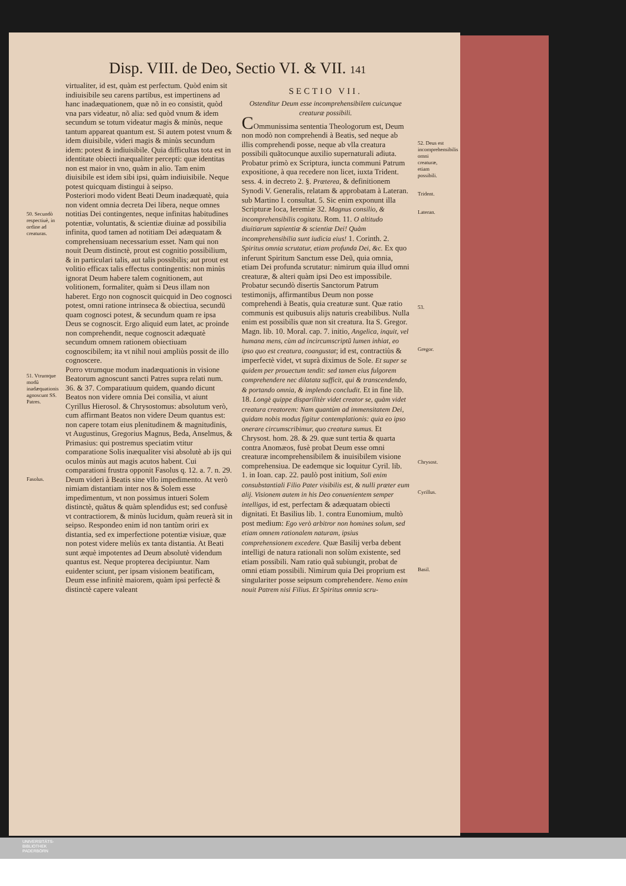Disp. VIII. de Deo, Sectio VI. & VII. 141
50. Secundò respectiuè, in ordine ad creaturas.
51. Vtrumque modũ inadæquationis agnoscunt SS. Patres.
Fasolus.
virtualiter, id est, quàm est perfectum. Quòd enim sit indiuisibile seu carens partibus, est impertinens ad hanc inadæquationem, quæ nõ in eo consistit, quòd vna pars videatur, nõ alia: sed quòd vnum & idem secundum se totum videatur magis & minùs, neque tantum appareat quantum est. Si autem potest vnum & idem diuisibile, videri magis & minùs secundum idem: potest & indiuisibile. Quia difficultas tota est in identitate obiecti inæqualiter percepti: quæ identitas non est maior in vno, quàm in alio. Tam enim diuisibile est idem sibi ipsi, quàm indiuisibile. Neque potest quicquam distingui à seipso.
Posteriori modo vident Beati Deum inadæquatè, quia non vident omnia decreta Dei libera, neque omnes notitias Dei contingentes, neque infinitas habitudines potentiæ, voluntatis, & scientiæ diuinæ ad possibilia infinita, quod tamen ad notitiam Dei adæquatam & comprehensiuam necessarium esset. Nam qui non nouit Deum distinctè, prout est cognitio possibilium, & in particulari talis, aut talis possibilis; aut prout est volitio efficax talis effectus contingentis: non minùs ignorat Deum habere talem cognitionem, aut volitionem, formaliter, quàm si Deus illam non haberet. Ergo non cognoscit quicquid in Deo cognosci potest, omni ratione intrinseca & obiectiua, secundũ quam cognosci potest, & secundum quam re ipsa Deus se cognoscit. Ergo aliquid eum latet, ac proinde non comprehendit, neque cognoscit adæquatè secundum omnem rationem obiectiuam cognoscibilem; ita vt nihil noui ampliùs possit de illo cognoscere.
Porro vtrumque modum inadæquationis in visione Beatorum agnoscunt sancti Patres supra relati num. 36. & 37. Comparatiuum quidem, quando dicunt Beatos non videre omnia Dei consilia, vt aiunt Cyrillus Hierosol. & Chrysostomus: absolutum verò, cum affirmant Beatos non videre Deum quantus est: non capere totam eius plenitudinem & magnitudinis, vt Augustinus, Gregorius Magnus, Beda, Anselmus, & Primasius: qui postremus speciatim vtitur comparatione Solis inæqualiter visi absolutè ab ijs qui oculos minùs aut magis acutos habent. Cui comparationi frustra opponit Fasolus q. 12. a. 7. n. 29. Deum videri à Beatis sine vllo impedimento. At verò nimiam distantiam inter nos & Solem esse impedimentum, vt non possimus intueri Solem distinctè, quãtus & quàm splendidus est; sed confusè vt contractiorem, & minùs lucidum, quàm reuerà sit in seipso. Respondeo enim id non tantùm oriri ex distantia, sed ex imperfectione potentiæ visiuæ, quæ non potest videre meliùs ex tanta distantia. At Beati sunt æquè impotentes ad Deum absolutè videndum quantus est. Neque propterea decipiuntur. Nam euidenter sciunt, per ipsam visionem beatificam, Deum esse infinitè maiorem, quàm ipsi perfectè & distinctè capere valeant
SECTIO VII.
Ostenditur Deum esse incomprehensibilem cuicunque creaturæ possibili.
COmmunissima sententia Theologorum est, Deum non modò non comprehendi à Beatis, sed neque ab illis comprehendi posse, neque ab vlla creatura possibili quãtocunque auxilio supernaturali adiuta. Probatur primò ex Scriptura, iuncta communi Patrum expositione, à qua recedere non licet, iuxta Trident. sess. 4. in decreto 2. §. Præterea, & definitionem Synodi V. Generalis, relatam & approbatam à Lateran. sub Martino I. consultat. 5. Sic enim exponunt illa Scripturæ loca, Ieremiæ 32. Magnus consilio, & incomprehensibilis cogitatu. Rom. 11. O altitudo diuitiarum sapientiæ & scientiæ Dei! Quàm incomprehensibilia sunt iudicia eius! 1. Corinth. 2. Spiritus omnia scrutatur, etiam profunda Dei, &c. Ex quo inferunt Spiritum Sanctum esse Deũ, quia omnia, etiam Dei profunda scrutatur: nimirum quia illud omni creaturæ, & alteri quàm ipsi Deo est impossibile.
Probatur secundò disertis Sanctorum Patrum testimonijs, affirmantibus Deum non posse comprehendi à Beatis, quia creaturæ sunt. Quæ ratio communis est quibusuis alijs naturis creabilibus. Nulla enim est possibilis quæ non sit creatura. Ita S. Gregor. Magn. lib. 10. Moral. cap. 7. initio, Angelica, inquit, vel humana mens, cùm ad incircumscriptũ lumen inhiat, eo ipso quo est creatura, coangustat; id est, contractiùs & imperfectè videt, vt suprà diximus de Sole. Et super se quidem per prouectum tendit: sed tamen eius fulgorem comprehendere nec dilatata sufficit, qui & transcendendo, & portando omnia, & implendo concludit. Et in fine lib. 18. Longè quippe disparilitèr videt creator se, quàm videt creatura creatorem: Nam quantùm ad immensitatem Dei, quidam nobis modus figitur contemplationis: quia eo ipso onerare circumscribimur, quo creatura sumus. Et Chrysost. hom. 28. & 29. quæ sunt tertia & quarta contra Anomæos, fusè probat Deum esse omni creaturæ incomprehensibilem & inuisibilem visione comprehensiua. De eademque sic loquitur Cyril. lib. 1. in Ioan. cap. 22. paulò post initium, Soli enim consubstantiali Filio Pater visibilis est, & nulli præter eum alij. Visionem autem in his Deo conuenientem semper intelligas, id est, perfectam & adæquatam obiecti dignitati. Et Basilius lib. 1. contra Eunomium, multò post medium: Ego verò arbitror non homines solum, sed etiam omnem rationalem naturam, ipsius comprehensionem excedere. Quæ Basilij verba debent intelligi de natura rationali non solùm existente, sed etiam possibili. Nam ratio quã subiungit, probat de omni etiam possibili. Nimirum quia Dei proprium est singulariter posse seipsum comprehendere. Nemo enim nouit Patrem nisi Filius. Et Spiritus omnia scru-
52. Deus est incomprehensibilis omni creaturæ, etiam possibili.
Trident.
Lateran.
53.
Gregor.
Chrysost.
Cyrillus.
Basil.
UNIVERSITÄTS-
BIBLIOTHEK
PADERBORN